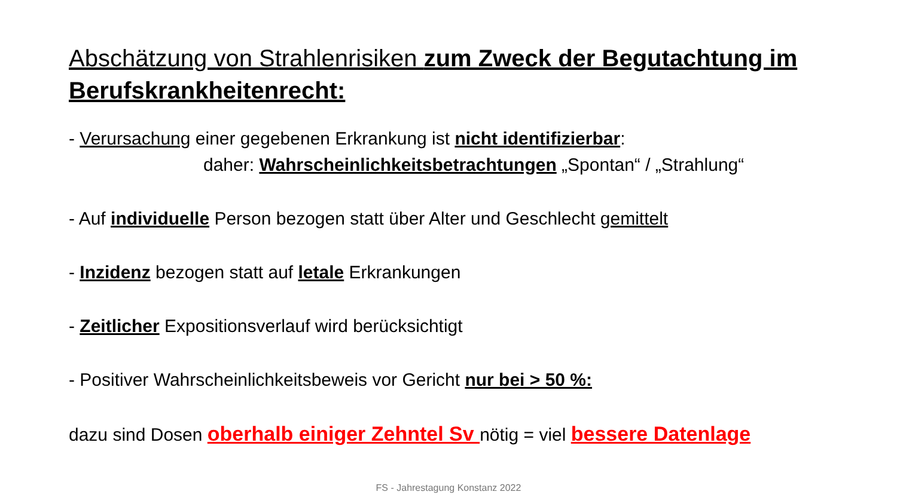Abschätzung von Strahlenrisiken zum Zweck der Begutachtung im Berufskrankheitenrecht:
- Verursachung einer gegebenen Erkrankung ist nicht identifizierbar:
daher: Wahrscheinlichkeitsbetrachtungen „Spontan“ / „Strahlung“
- Auf individuelle Person bezogen statt über Alter und Geschlecht gemittelt
- Inzidenz bezogen statt auf letale Erkrankungen
- Zeitlicher Expositionsverlauf wird berücksichtigt
- Positiver Wahrscheinlichkeitsbeweis vor Gericht nur bei > 50 %:
dazu sind Dosen oberhalb einiger Zehntel Sv nötig = viel bessere Datenlage
FS - Jahrestagung Konstanz 2022